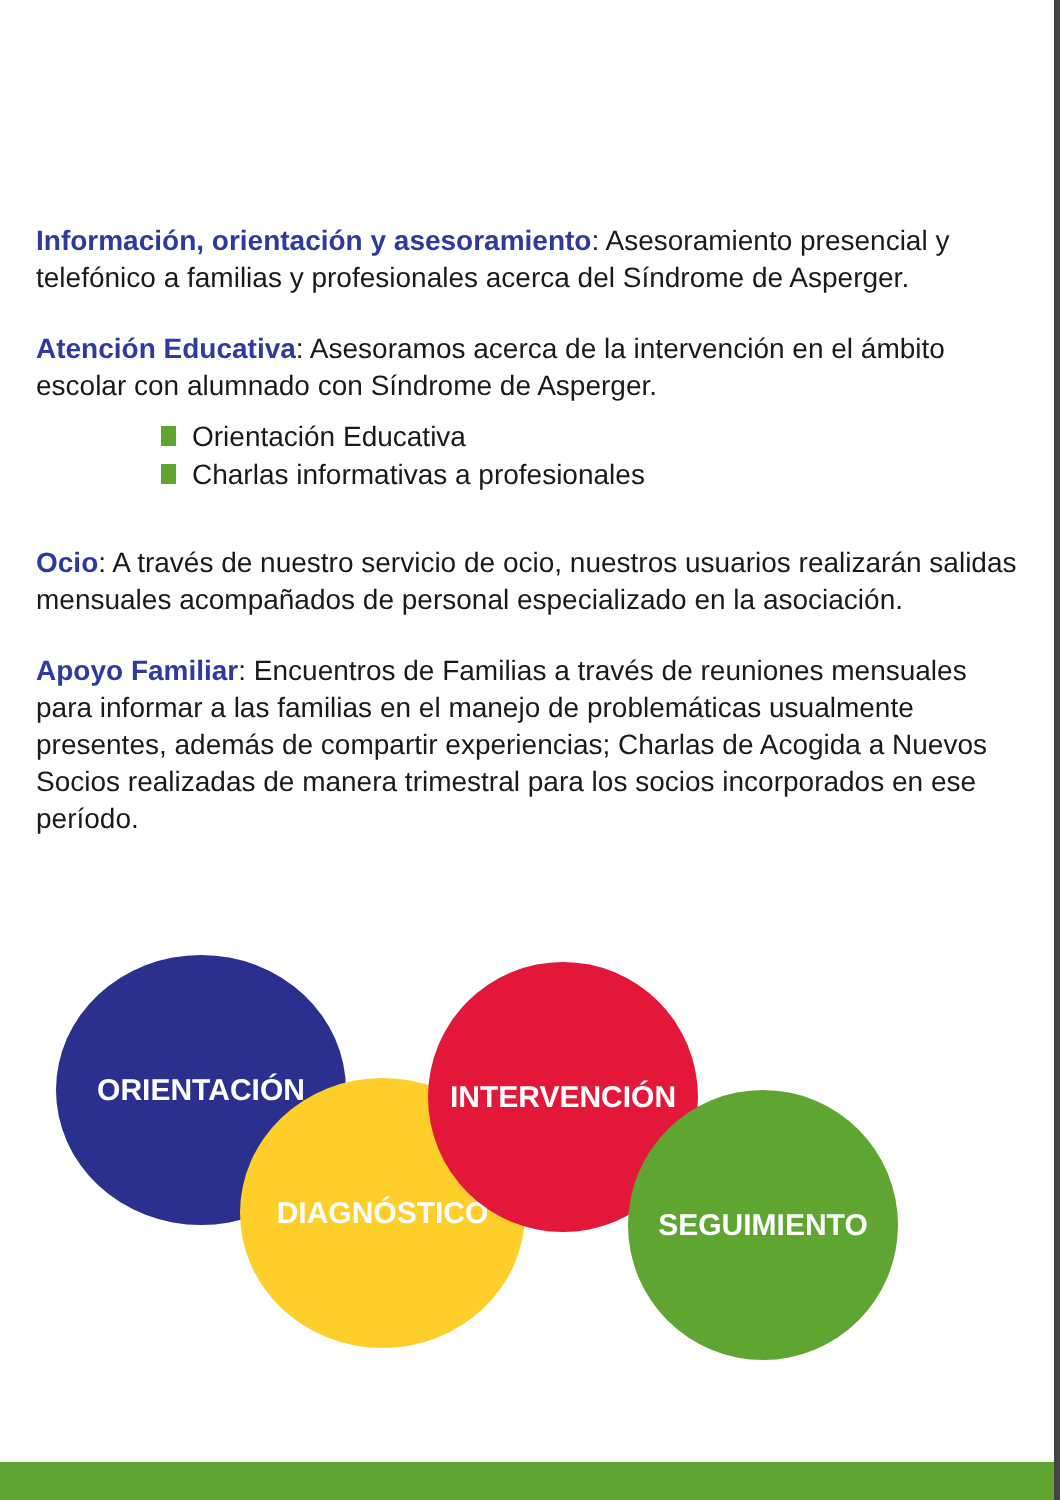Información, orientación y asesoramiento: Asesoramiento presencial y telefónico a familias y profesionales acerca del Síndrome de Asperger.
Atención Educativa: Asesoramos acerca de la intervención en el ámbito escolar con alumnado con Síndrome de Asperger.
Orientación Educativa
Charlas informativas a profesionales
Ocio: A través de nuestro servicio de ocio, nuestros usuarios realizarán salidas mensuales acompañados de personal especializado en la asociación.
Apoyo Familiar: Encuentros de Familias a través de reuniones mensuales para informar a las familias en el manejo de problemáticas usualmente presentes, además de compartir experiencias; Charlas de Acogida a Nuevos Socios realizadas de manera trimestral para los socios incorporados en ese período.
ORIENTACIÓN
DIAGNÓSTICO
INTERVENCIÓN
SEGUIMIENTO